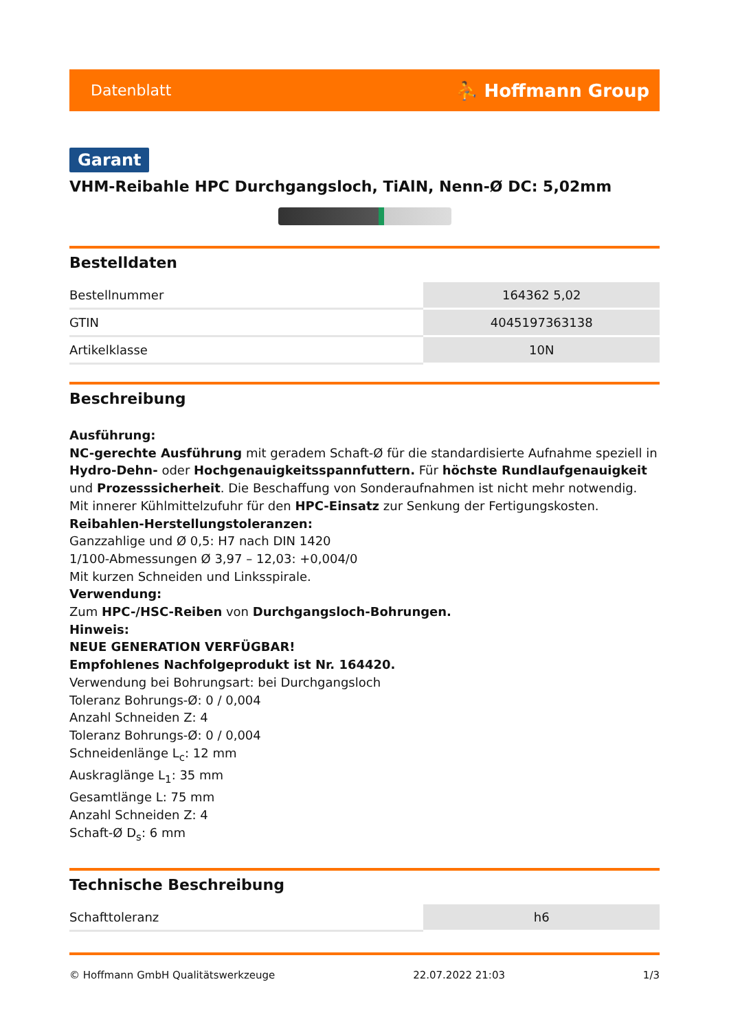Datenblatt ⛹ Hoffmann Group
Garant
VHM-Reibahle HPC Durchgangsloch, TiAlN, Nenn-Ø DC: 5,02mm
Bestelldaten
| Bestellnummer | 164362 5,02 |
| GTIN | 4045197363138 |
| Artikelklasse | 10N |
Beschreibung
Ausführung:
NC-gerechte Ausführung mit geradem Schaft-Ø für die standardisierte Aufnahme speziell in Hydro-Dehn- oder Hochgenauigkeitsspannfuttern. Für höchste Rundlaufgenauigkeit und Prozesssicherheit. Die Beschaffung von Sonderaufnahmen ist nicht mehr notwendig. Mit innerer Kühlmittelzufuhr für den HPC-Einsatz zur Senkung der Fertigungskosten.
Reibahlen-Herstellungstoleranzen:
Ganzzahlige und Ø 0,5: H7 nach DIN 1420
1/100-Abmessungen Ø 3,97 – 12,03: +0,004/0
Mit kurzen Schneiden und Linksspirale.
Verwendung:
Zum HPC-/HSC-Reiben von Durchgangsloch-Bohrungen.
Hinweis:
NEUE GENERATION VERFÜGBAR!
Empfohlenes Nachfolgeprodukt ist Nr. 164420.
Verwendung bei Bohrungsart: bei Durchgangsloch
Toleranz Bohrungs-Ø: 0 / 0,004
Anzahl Schneiden Z: 4
Toleranz Bohrungs-Ø: 0 / 0,004
Schneidenlänge L<sub>c</sub>: 12 mm
Auskraglänge L<sub>1</sub>: 35 mm
Gesamtlänge L: 75 mm
Anzahl Schneiden Z: 4
Schaft-Ø D<sub>s</sub>: 6 mm
Technische Beschreibung
| Schafttoleranz | h6 |
© Hoffmann GmbH Qualitätswerkzeuge 22.07.2022 21:03 1/3